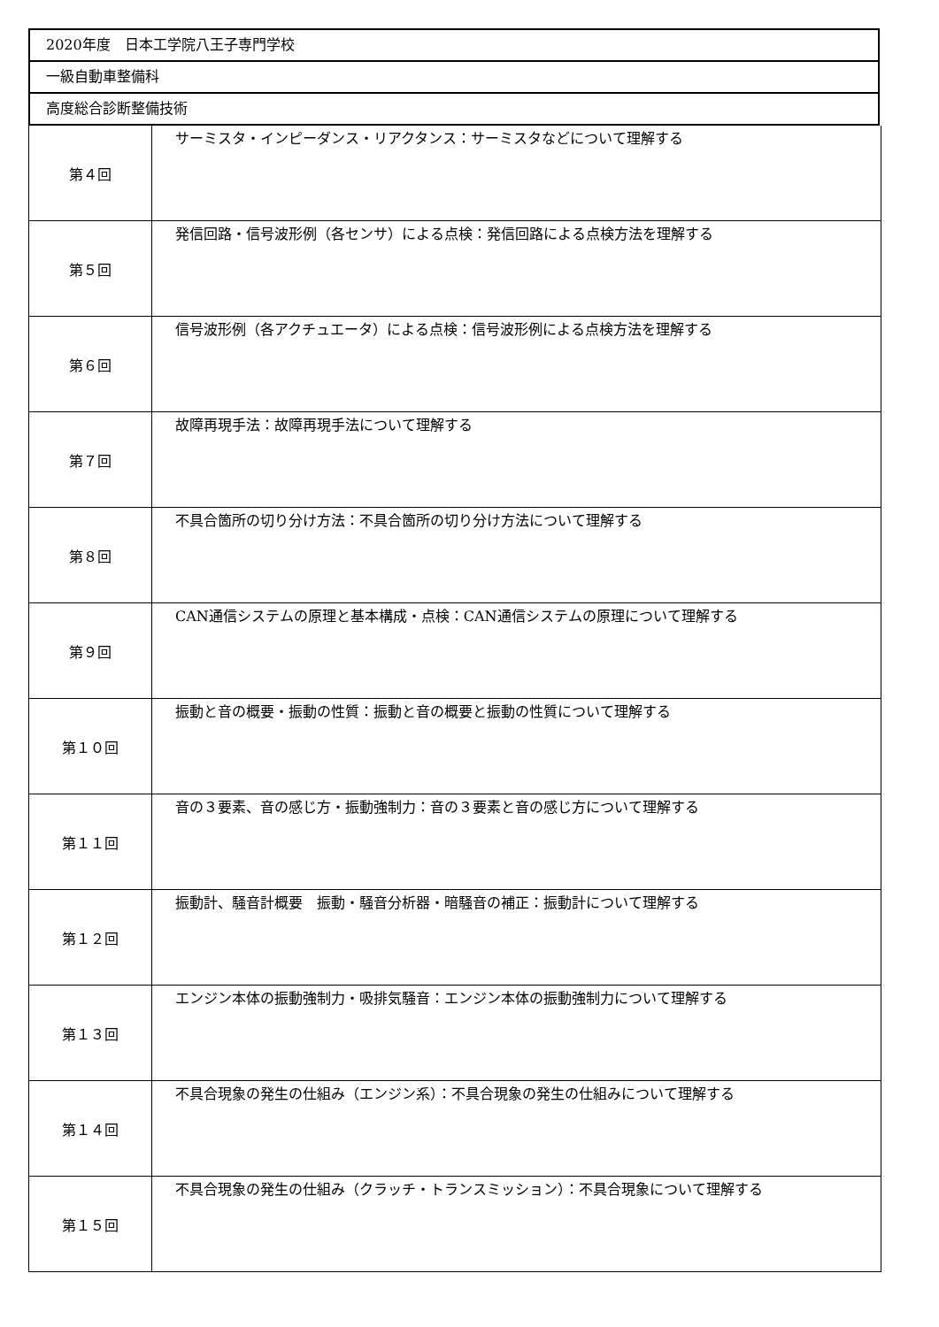2020年度　日本工学院八王子専門学校
一級自動車整備科
高度総合診断整備技術
| 第４回 | サーミスタ・インピーダンス・リアクタンス：サーミスタなどについて理解する |
| 第５回 | 発信回路・信号波形例（各センサ）による点検：発信回路による点検方法を理解する |
| 第６回 | 信号波形例（各アクチュエータ）による点検：信号波形例による点検方法を理解する |
| 第７回 | 故障再現手法：故障再現手法について理解する |
| 第８回 | 不具合箇所の切り分け方法：不具合箇所の切り分け方法について理解する |
| 第９回 | CAN通信システムの原理と基本構成・点検：CAN通信システムの原理について理解する |
| 第１０回 | 振動と音の概要・振動の性質：振動と音の概要と振動の性質について理解する |
| 第１１回 | 音の３要素、音の感じ方・振動強制力：音の３要素と音の感じ方について理解する |
| 第１２回 | 振動計、騒音計概要 振動・騒音分析器・暗騒音の補正：振動計について理解する |
| 第１３回 | エンジン本体の振動強制力・吸排気騒音：エンジン本体の振動強制力について理解する |
| 第１４回 | 不具合現象の発生の仕組み（エンジン系）：不具合現象の発生の仕組みについて理解する |
| 第１５回 | 不具合現象の発生の仕組み（クラッチ・トランスミッション）：不具合現象について理解する |